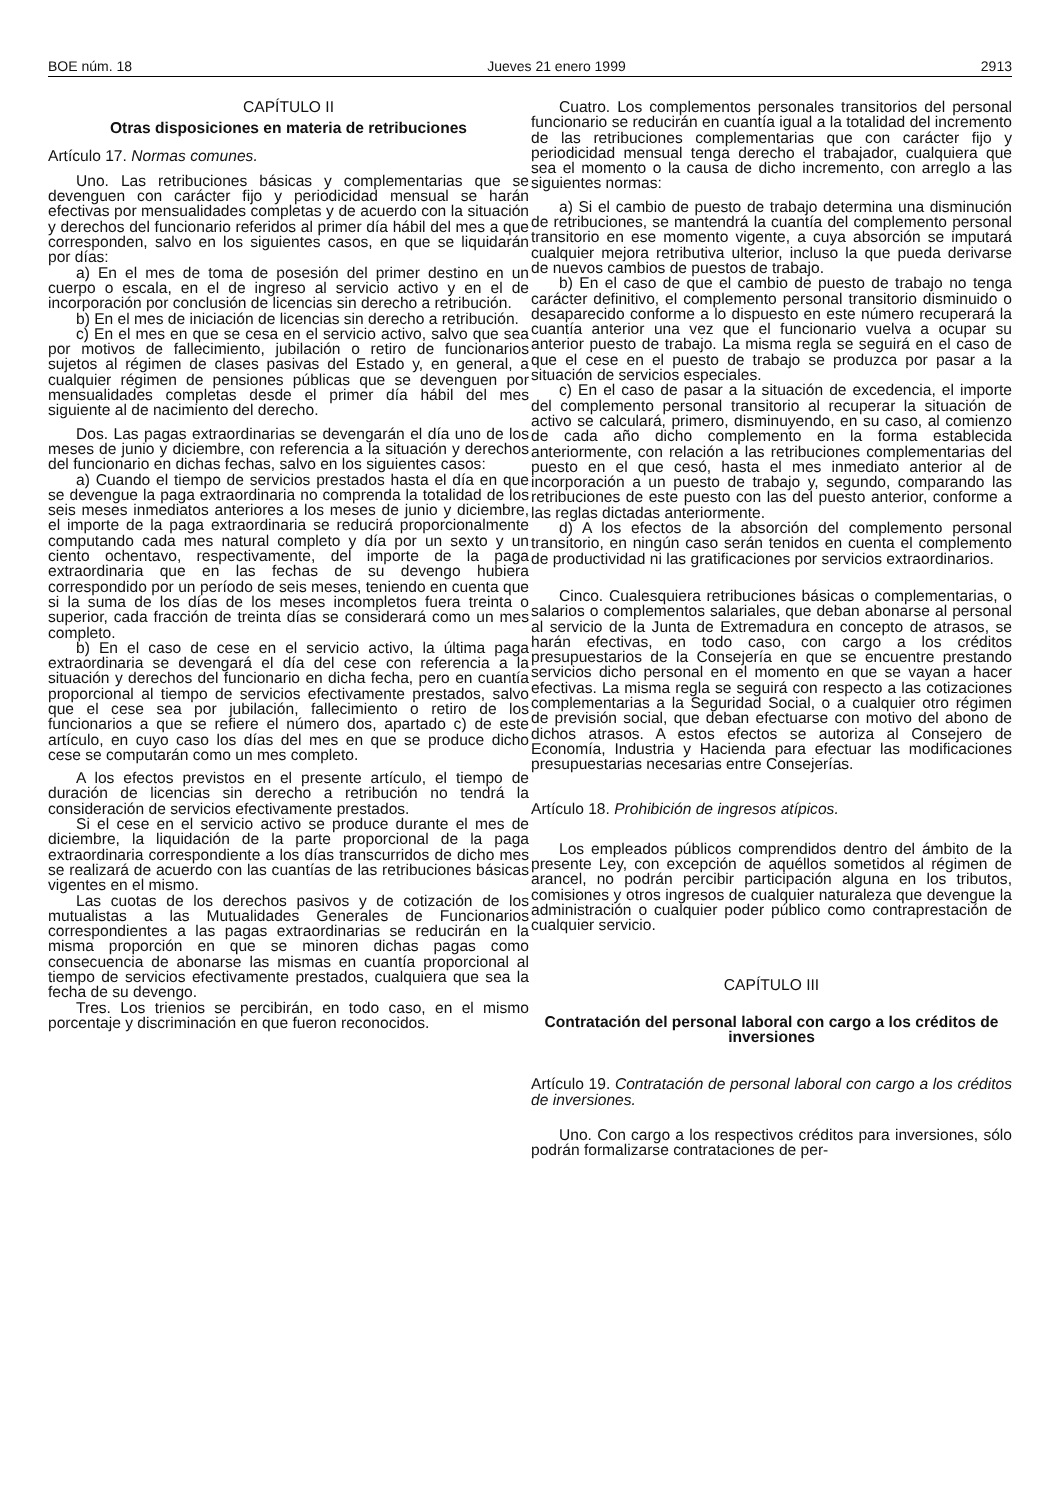BOE núm. 18 Jueves 21 enero 1999 2913
CAPÍTULO II
Otras disposiciones en materia de retribuciones
Artículo 17. Normas comunes.
Uno. Las retribuciones básicas y complementarias que se devenguen con carácter fijo y periodicidad mensual se harán efectivas por mensualidades completas y de acuerdo con la situación y derechos del funcionario referidos al primer día hábil del mes a que corresponden, salvo en los siguientes casos, en que se liquidarán por días:
a) En el mes de toma de posesión del primer destino en un cuerpo o escala, en el de ingreso al servicio activo y en el de incorporación por conclusión de licencias sin derecho a retribución.
b) En el mes de iniciación de licencias sin derecho a retribución.
c) En el mes en que se cesa en el servicio activo, salvo que sea por motivos de fallecimiento, jubilación o retiro de funcionarios sujetos al régimen de clases pasivas del Estado y, en general, a cualquier régimen de pensiones públicas que se devenguen por mensualidades completas desde el primer día hábil del mes siguiente al de nacimiento del derecho.
Dos. Las pagas extraordinarias se devengarán el día uno de los meses de junio y diciembre, con referencia a la situación y derechos del funcionario en dichas fechas, salvo en los siguientes casos:
a) Cuando el tiempo de servicios prestados hasta el día en que se devengue la paga extraordinaria no comprenda la totalidad de los seis meses inmediatos anteriores a los meses de junio y diciembre, el importe de la paga extraordinaria se reducirá proporcionalmente computando cada mes natural completo y día por un sexto y un ciento ochentavo, respectivamente, del importe de la paga extraordinaria que en las fechas de su devengo hubiera correspondido por un período de seis meses, teniendo en cuenta que si la suma de los días de los meses incompletos fuera treinta o superior, cada fracción de treinta días se considerará como un mes completo.
b) En el caso de cese en el servicio activo, la última paga extraordinaria se devengará el día del cese con referencia a la situación y derechos del funcionario en dicha fecha, pero en cuantía proporcional al tiempo de servicios efectivamente prestados, salvo que el cese sea por jubilación, fallecimiento o retiro de los funcionarios a que se refiere el número dos, apartado c) de este artículo, en cuyo caso los días del mes en que se produce dicho cese se computarán como un mes completo.
A los efectos previstos en el presente artículo, el tiempo de duración de licencias sin derecho a retribución no tendrá la consideración de servicios efectivamente prestados.
Si el cese en el servicio activo se produce durante el mes de diciembre, la liquidación de la parte proporcional de la paga extraordinaria correspondiente a los días transcurridos de dicho mes se realizará de acuerdo con las cuantías de las retribuciones básicas vigentes en el mismo.
Las cuotas de los derechos pasivos y de cotización de los mutualistas a las Mutualidades Generales de Funcionarios correspondientes a las pagas extraordinarias se reducirán en la misma proporción en que se minoren dichas pagas como consecuencia de abonarse las mismas en cuantía proporcional al tiempo de servicios efectivamente prestados, cualquiera que sea la fecha de su devengo.
Tres. Los trienios se percibirán, en todo caso, en el mismo porcentaje y discriminación en que fueron reconocidos.
Cuatro. Los complementos personales transitorios del personal funcionario se reducirán en cuantía igual a la totalidad del incremento de las retribuciones complementarias que con carácter fijo y periodicidad mensual tenga derecho el trabajador, cualquiera que sea el momento o la causa de dicho incremento, con arreglo a las siguientes normas:
a) Si el cambio de puesto de trabajo determina una disminución de retribuciones, se mantendrá la cuantía del complemento personal transitorio en ese momento vigente, a cuya absorción se imputará cualquier mejora retributiva ulterior, incluso la que pueda derivarse de nuevos cambios de puestos de trabajo.
b) En el caso de que el cambio de puesto de trabajo no tenga carácter definitivo, el complemento personal transitorio disminuido o desaparecido conforme a lo dispuesto en este número recuperará la cuantía anterior una vez que el funcionario vuelva a ocupar su anterior puesto de trabajo. La misma regla se seguirá en el caso de que el cese en el puesto de trabajo se produzca por pasar a la situación de servicios especiales.
c) En el caso de pasar a la situación de excedencia, el importe del complemento personal transitorio al recuperar la situación de activo se calculará, primero, disminuyendo, en su caso, al comienzo de cada año dicho complemento en la forma establecida anteriormente, con relación a las retribuciones complementarias del puesto en el que cesó, hasta el mes inmediato anterior al de incorporación a un puesto de trabajo y, segundo, comparando las retribuciones de este puesto con las del puesto anterior, conforme a las reglas dictadas anteriormente.
d) A los efectos de la absorción del complemento personal transitorio, en ningún caso serán tenidos en cuenta el complemento de productividad ni las gratificaciones por servicios extraordinarios.
Cinco. Cualesquiera retribuciones básicas o complementarias, o salarios o complementos salariales, que deban abonarse al personal al servicio de la Junta de Extremadura en concepto de atrasos, se harán efectivas, en todo caso, con cargo a los créditos presupuestarios de la Consejería en que se encuentre prestando servicios dicho personal en el momento en que se vayan a hacer efectivas. La misma regla se seguirá con respecto a las cotizaciones complementarias a la Seguridad Social, o a cualquier otro régimen de previsión social, que deban efectuarse con motivo del abono de dichos atrasos. A estos efectos se autoriza al Consejero de Economía, Industria y Hacienda para efectuar las modificaciones presupuestarias necesarias entre Consejerías.
Artículo 18. Prohibición de ingresos atípicos.
Los empleados públicos comprendidos dentro del ámbito de la presente Ley, con excepción de aquéllos sometidos al régimen de arancel, no podrán percibir participación alguna en los tributos, comisiones y otros ingresos de cualquier naturaleza que devengue la administración o cualquier poder público como contraprestación de cualquier servicio.
CAPÍTULO III
Contratación del personal laboral con cargo a los créditos de inversiones
Artículo 19. Contratación de personal laboral con cargo a los créditos de inversiones.
Uno. Con cargo a los respectivos créditos para inversiones, sólo podrán formalizarse contrataciones de per-